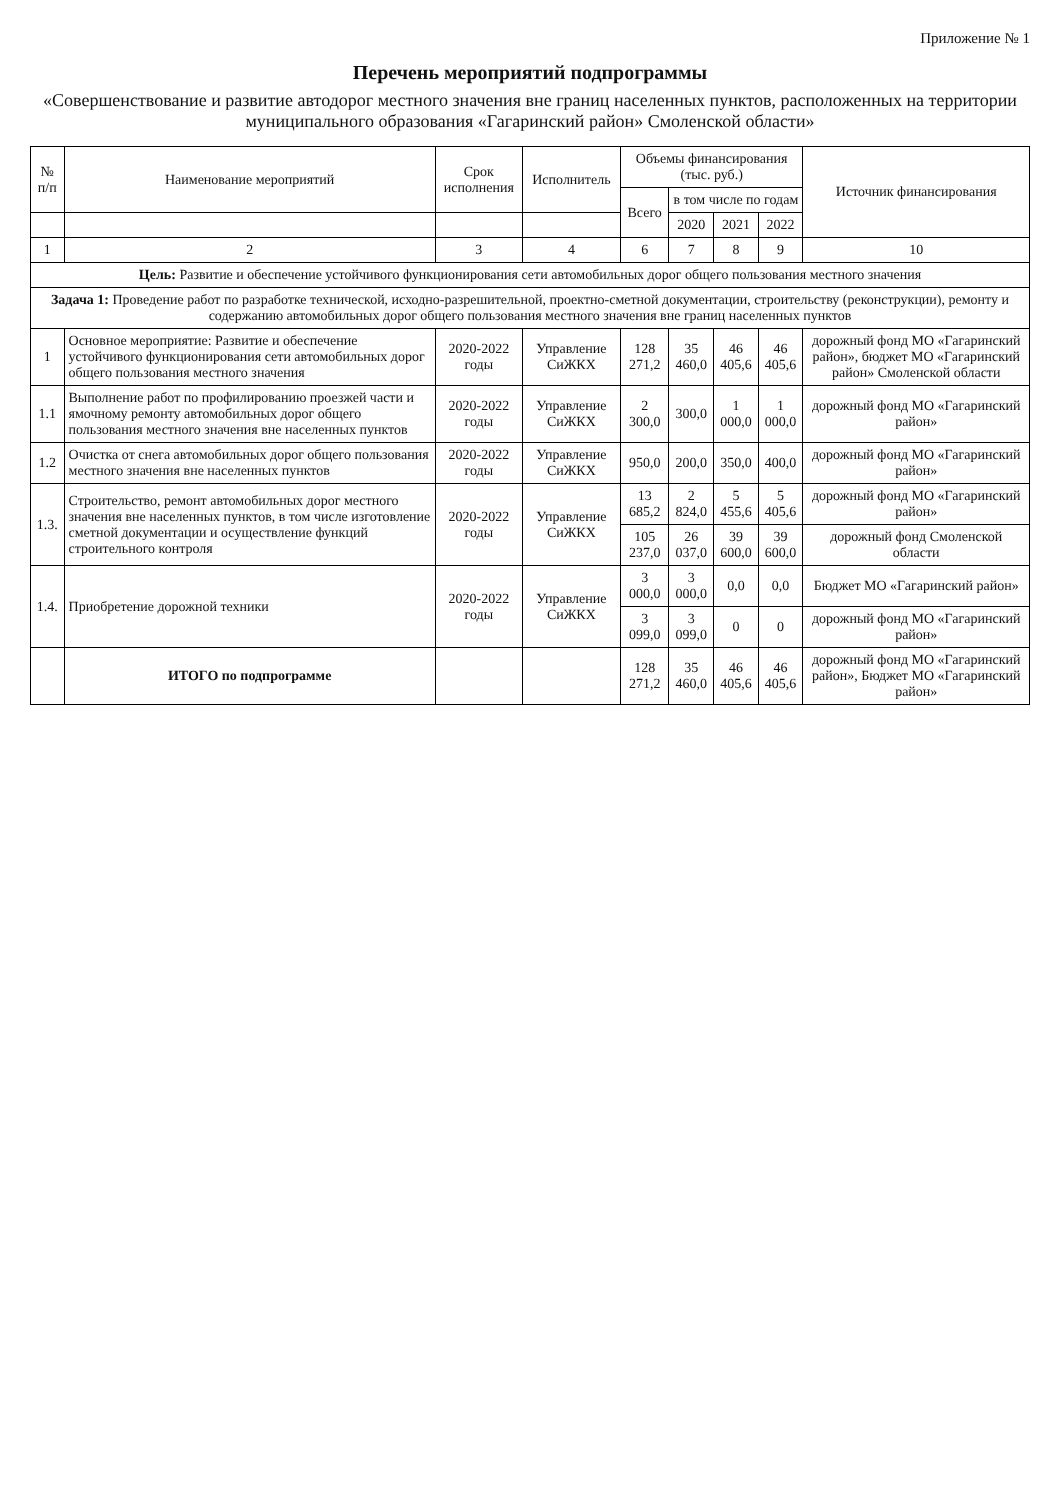Приложение № 1
Перечень мероприятий подпрограммы
«Совершенствование и развитие автодорог местного значения вне границ населенных пунктов, расположенных на территории муниципального образования «Гагаринский район» Смоленской области»
| № п/п | Наименование мероприятий | Срок исполнения | Исполнитель | Объемы финансирования (тыс. руб.) | | | | Источник финансирования |
| --- | --- | --- | --- | --- | --- | --- | --- | --- |
| | | | | Всего | в том числе по годам | | | |
| | | | | | 2020 | 2021 | 2022 | |
| 1 | 2 | 3 | 4 | 6 | 7 | 8 | 9 | 10 |
| Цель: Развитие и обеспечение устойчивого функционирования сети автомобильных дорог общего пользования местного значения | | | | | | | | |
| Задача 1: Проведение работ по разработке технической, исходно-разрешительной, проектно-сметной документации, строительству (реконструкции), ремонту и содержанию автомобильных дорог общего пользования местного значения вне границ населенных пунктов | | | | | | | | |
| 1 | Основное мероприятие: Развитие и обеспечение устойчивого функционирования сети автомобильных дорог общего пользования местного значения | 2020-2022 годы | Управление СиЖКХ | 128 271,2 | 35 460,0 | 46 405,6 | 46 405,6 | дорожный фонд МО «Гагаринский район», бюджет МО «Гагаринский район» Смоленской области |
| 1.1 | Выполнение работ по профилированию проезжей части и ямочному ремонту автомобильных дорог общего пользования местного значения вне населенных пунктов | 2020-2022 годы | Управление СиЖКХ | 2 300,0 | 300,0 | 1 000,0 | 1 000,0 | дорожный фонд МО «Гагаринский район» |
| 1.2 | Очистка от снега автомобильных дорог общего пользования местного значения вне населенных пунктов | 2020-2022 годы | Управление СиЖКХ | 950,0 | 200,0 | 350,0 | 400,0 | дорожный фонд МО «Гагаринский район» |
| 1.3. | Строительство, ремонт автомобильных дорог местного значения вне населенных пунктов, в том числе изготовление сметной документации и осуществление функций строительного контроля | 2020-2022 годы | Управление СиЖКХ | 13 685,2 | 2 824,0 | 5 455,6 | 5 405,6 | дорожный фонд МО «Гагаринский район» |
| | | | | 105 237,0 | 26 037,0 | 39 600,0 | 39 600,0 | дорожный фонд Смоленской области |
| 1.4. | Приобретение дорожной техники | 2020-2022 годы | Управление СиЖКХ | 3 000,0 | 3 000,0 | 0,0 | 0,0 | Бюджет МО «Гагаринский район» |
| | | | | 3 099,0 | 3 099,0 | 0 | 0 | дорожный фонд МО «Гагаринский район» |
| | ИТОГО по подпрограмме | | | 128 271,2 | 35 460,0 | 46 405,6 | 46 405,6 | дорожный фонд МО «Гагаринский район», Бюджет МО «Гагаринский район» |